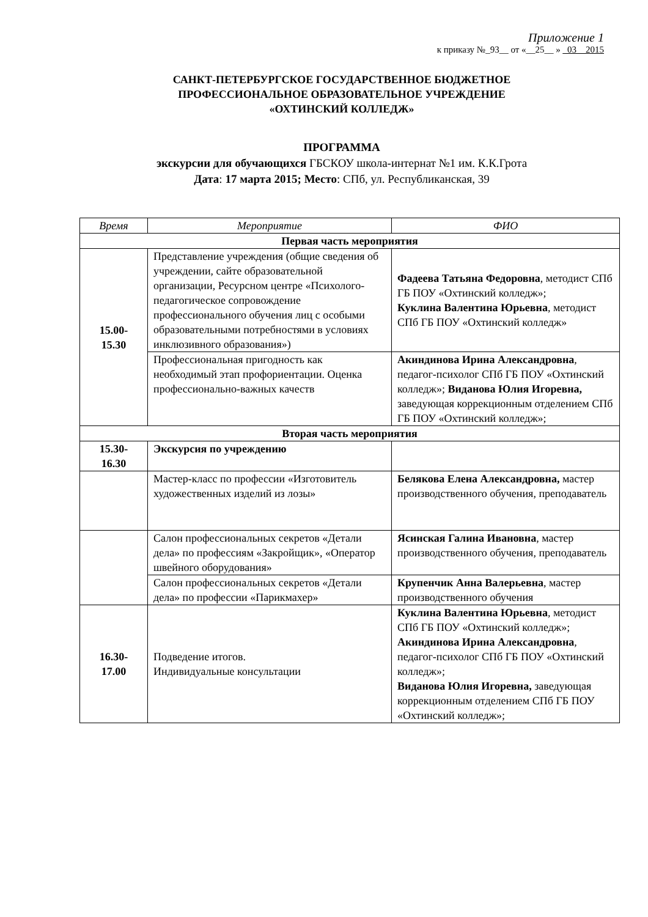Приложение 1
к приказу №_93__ от «__25__ » _03__2015
САНКТ-ПЕТЕРБУРГСКОЕ ГОСУДАРСТВЕННОЕ БЮДЖЕТНОЕ
ПРОФЕССИОНАЛЬНОЕ ОБРАЗОВАТЕЛЬНОЕ УЧРЕЖДЕНИЕ
«ОХТИНСКИЙ КОЛЛЕДЖ»
ПРОГРАММА
экскурсии для обучающихся ГБСКОУ школа-интернат №1 им. К.К.Грота
Дата: 17 марта 2015; Место: СПб, ул. Республиканская, 39
| Время | Мероприятие | ФИО |
| --- | --- | --- |
| Первая часть мероприятия | | |
| 15.00- 15.30 | Представление учреждения (общие сведения об учреждении, сайте образовательной организации, Ресурсном центре «Психолого-педагогическое сопровождение профессионального обучения лиц с особыми образовательными потребностями в условиях инклюзивного образования») | Фадеева Татьяна Федоровна , методист СПб ГБ ПОУ «Охтинский колледж»; Куклина Валентина Юрьевна , методист СПб ГБ ПОУ «Охтинский колледж» |
| | Профессиональная пригодность как необходимый этап профориентации. Оценка профессионально-важных качеств | Акиндинова Ирина Александровна , педагог-психолог СПб ГБ ПОУ «Охтинский колледж»; Виданова Юлия Игоревна, заведующая коррекционным отделением СПб ГБ ПОУ «Охтинский колледж»; |
| Вторая часть мероприятия | | |
| 15.30- 16.30 | Экскурсия по учреждению | |
| | Мастер-класс по профессии «Изготовитель художественных изделий из лозы» | Белякова Елена Александровна, мастер производственного обучения, преподаватель |
| | Салон профессиональных секретов «Детали дела» по профессиям «Закройщик», «Оператор швейного оборудования» | Ясинская Галина Ивановна , мастер производственного обучения, преподаватель |
| | Салон профессиональных секретов «Детали дела» по профессии «Парикмахер» | Крупенчик Анна Валерьевна , мастер производственного обучения |
| 16.30- 17.00 | Подведение итогов. Индивидуальные консультации | Куклина Валентина Юрьевна , методист СПб ГБ ПОУ «Охтинский колледж»; Акиндинова Ирина Александровна , педагог-психолог СПб ГБ ПОУ «Охтинский колледж»; Виданова Юлия Игоревна, заведующая коррекционным отделением СПб ГБ ПОУ «Охтинский колледж»; |